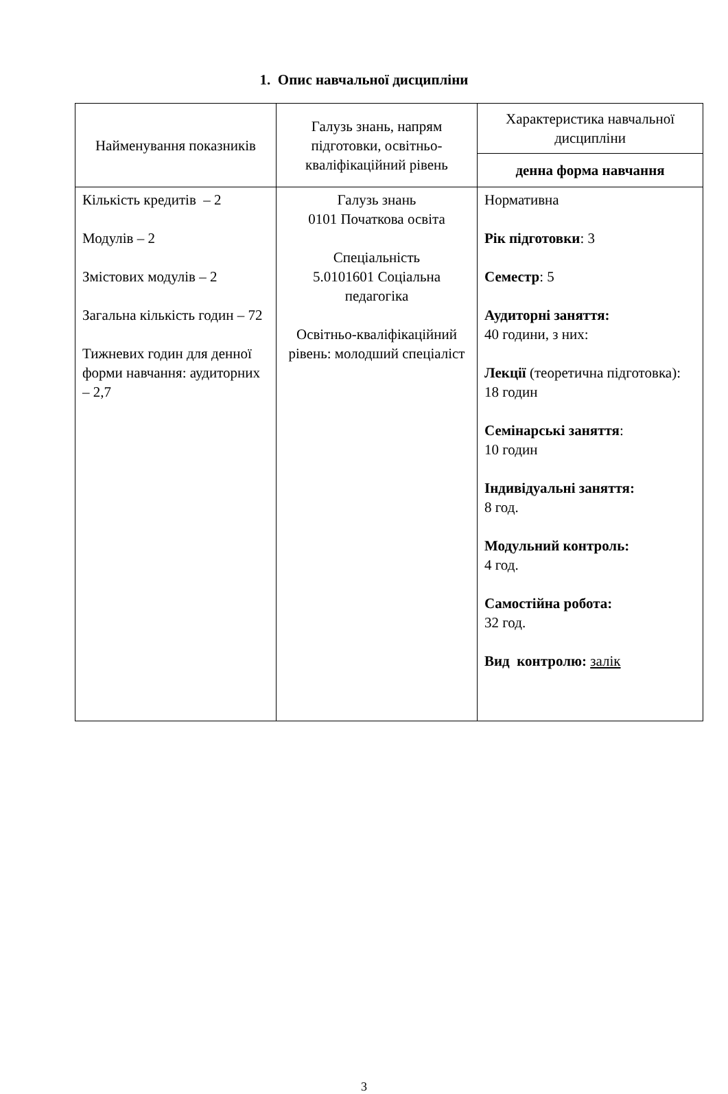1. Опис навчальної дисципліни
| Найменування показників | Галузь знань, напрям підготовки, освітньо-кваліфікаційний рівень | Характеристика навчальної дисципліни |
| --- | --- | --- |
| | | денна форма навчання |
| Кількість кредитів – 2 Модулів – 2 Змістових модулів – 2 Загальна кількість годин – 72 Тижневих годин для денної форми навчання: аудиторних – 2,7 | Галузь знань 0101 Початкова освіта Спеціальність 5.0101601 Соціальна педагогіка Освітньо-кваліфікаційний рівень: молодший спеціаліст | Нормативна Рік підготовки : 3 Семестр : 5 Аудиторні заняття: 40 години, з них: Лекції (теоретична підготовка): 18 годин Семінарські заняття : 10 годин Індивідуальні заняття: 8 год. Модульний контроль: 4 год. Самостійна робота: 32 год. Вид контролю: залік |
3